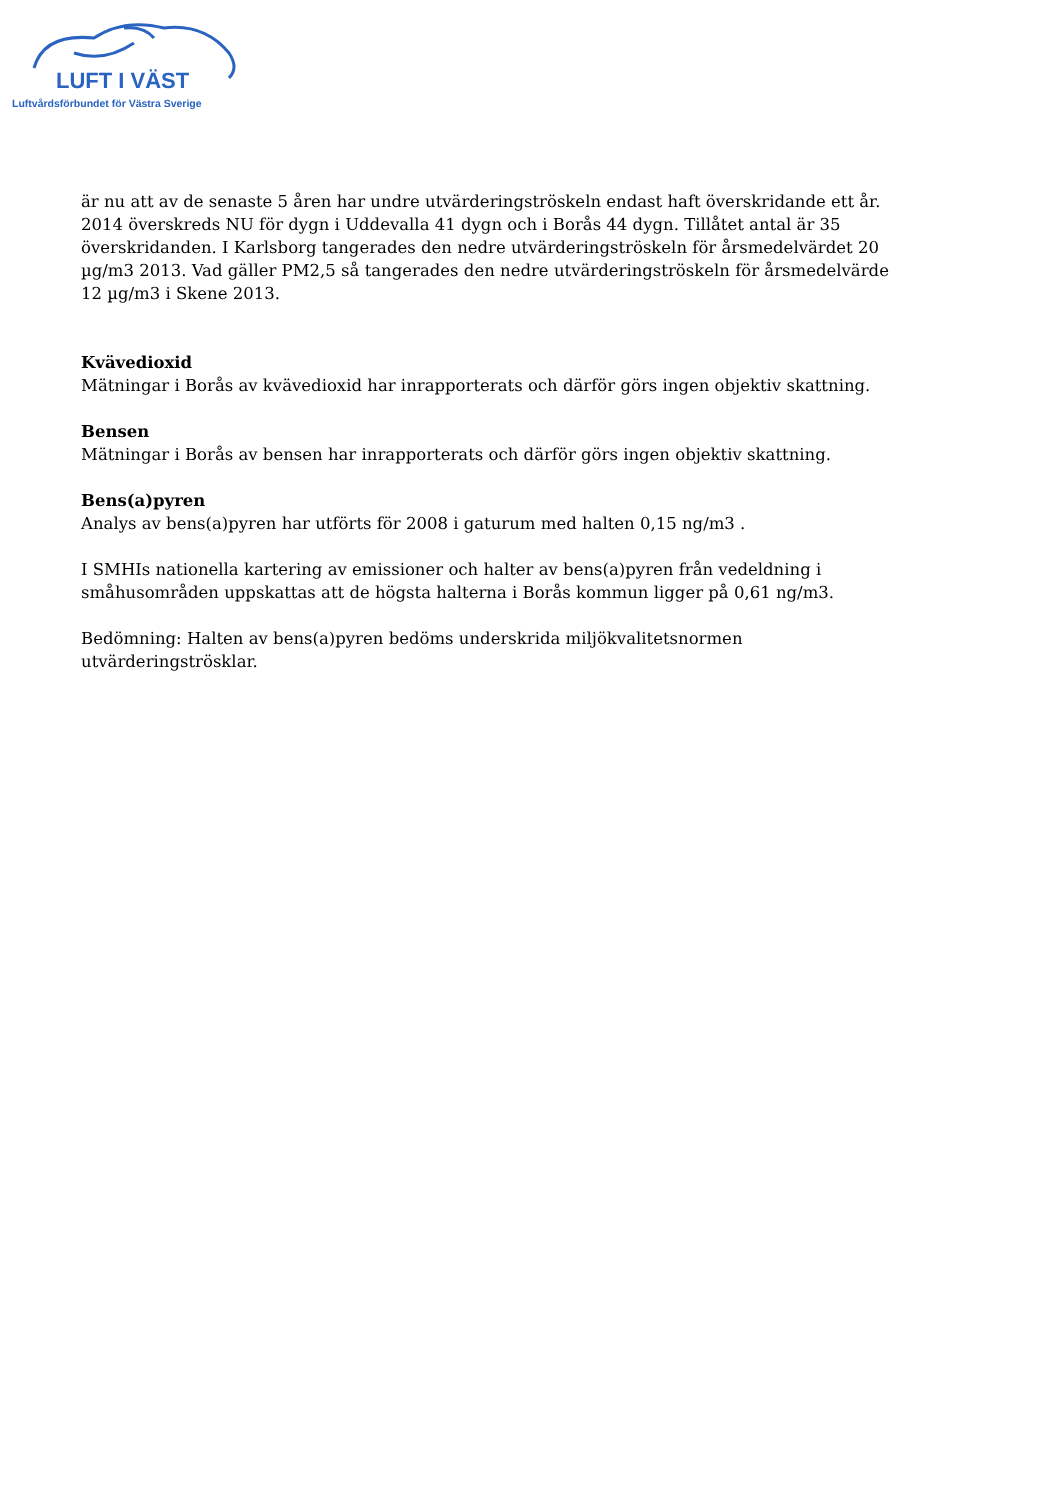LUFT I VÄST
Luftvårdsförbundet för Västra Sverige
är nu att av de senaste 5 åren har undre utvärderingströskeln endast haft överskridande ett år. 2014 överskreds NU för dygn i Uddevalla 41 dygn och i Borås 44 dygn. Tillåtet antal är 35 överskridanden. I Karlsborg tangerades den nedre utvärderingströskeln för årsmedelvärdet 20 µg/m3 2013. Vad gäller PM2,5 så tangerades den nedre utvärderingströskeln för årsmedelvärde 12 µg/m3 i Skene 2013.
Kvävedioxid
Mätningar i Borås av kvävedioxid har inrapporterats och därför görs ingen objektiv skattning.
Bensen
Mätningar i Borås av bensen har inrapporterats och därför görs ingen objektiv skattning.
Bens(a)pyren
Analys av bens(a)pyren har utförts för 2008 i gaturum med halten 0,15 ng/m3 .
I SMHIs nationella kartering av emissioner och halter av bens(a)pyren från vedeldning i småhusområden uppskattas att de högsta halterna i Borås kommun ligger på 0,61 ng/m3.
Bedömning: Halten av bens(a)pyren bedöms underskrida miljökvalitetsnormen utvärderingströsklar.